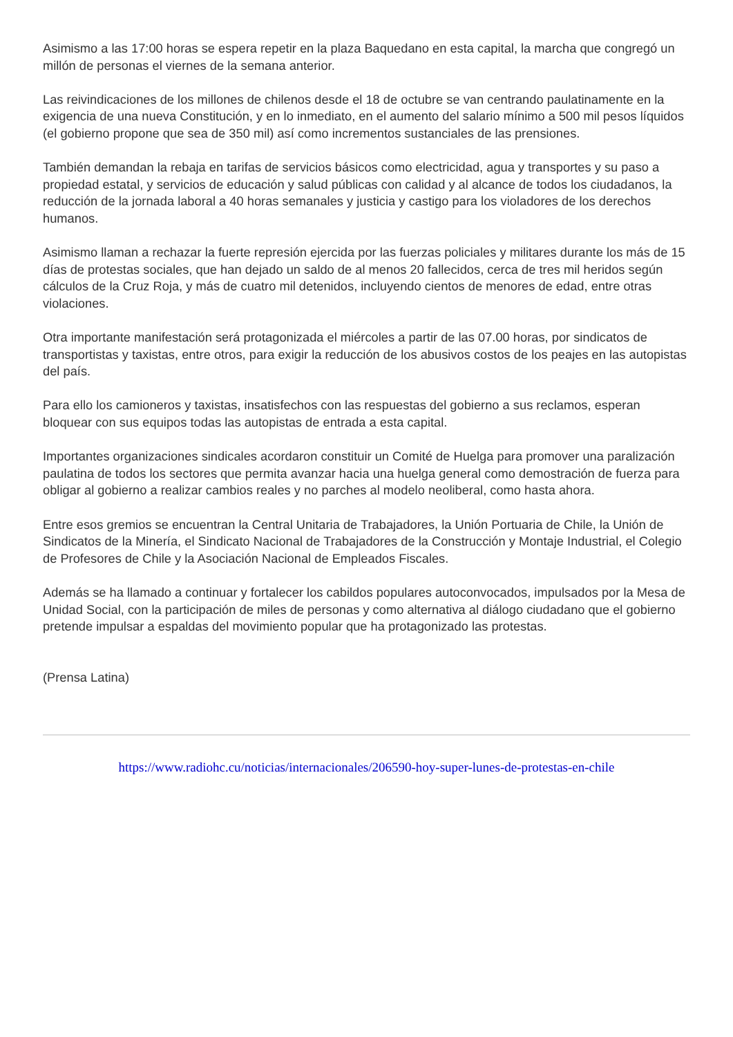Asimismo a las 17:00 horas se espera repetir en la plaza Baquedano en esta capital, la marcha que congregó un millón de personas el viernes de la semana anterior.
Las reivindicaciones de los millones de chilenos desde el 18 de octubre se van centrando paulatinamente en la exigencia de una nueva Constitución, y en lo inmediato, en el aumento del salario mínimo a 500 mil pesos líquidos (el gobierno propone que sea de 350 mil) así como incrementos sustanciales de las prensiones.
También demandan la rebaja en tarifas de servicios básicos como electricidad, agua y transportes y su paso a propiedad estatal, y servicios de educación y salud públicas con calidad y al alcance de todos los ciudadanos, la reducción de la jornada laboral a 40 horas semanales y justicia y castigo para los violadores de los derechos humanos.
Asimismo llaman a rechazar la fuerte represión ejercida por las fuerzas policiales y militares durante los más de 15 días de protestas sociales, que han dejado un saldo de al menos 20 fallecidos, cerca de tres mil heridos según cálculos de la Cruz Roja, y más de cuatro mil detenidos, incluyendo cientos de menores de edad, entre otras violaciones.
Otra importante manifestación será protagonizada el miércoles a partir de las 07.00 horas, por sindicatos de transportistas y taxistas, entre otros, para exigir la reducción de los abusivos costos de los peajes en las autopistas del país.
Para ello los camioneros y taxistas, insatisfechos con las respuestas del gobierno a sus reclamos, esperan bloquear con sus equipos todas las autopistas de entrada a esta capital.
Importantes organizaciones sindicales acordaron constituir un Comité de Huelga para promover una paralización paulatina de todos los sectores que permita avanzar hacia una huelga general como demostración de fuerza para obligar al gobierno a realizar cambios reales y no parches al modelo neoliberal, como hasta ahora.
Entre esos gremios se encuentran la Central Unitaria de Trabajadores, la Unión Portuaria de Chile, la Unión de Sindicatos de la Minería, el Sindicato Nacional de Trabajadores de la Construcción y Montaje Industrial, el Colegio de Profesores de Chile y la Asociación Nacional de Empleados Fiscales.
Además se ha llamado a continuar y fortalecer los cabildos populares autoconvocados, impulsados por la Mesa de Unidad Social, con la participación de miles de personas y como alternativa al diálogo ciudadano que el gobierno pretende impulsar a espaldas del movimiento popular que ha protagonizado las protestas.
(Prensa Latina)
https://www.radiohc.cu/noticias/internacionales/206590-hoy-super-lunes-de-protestas-en-chile